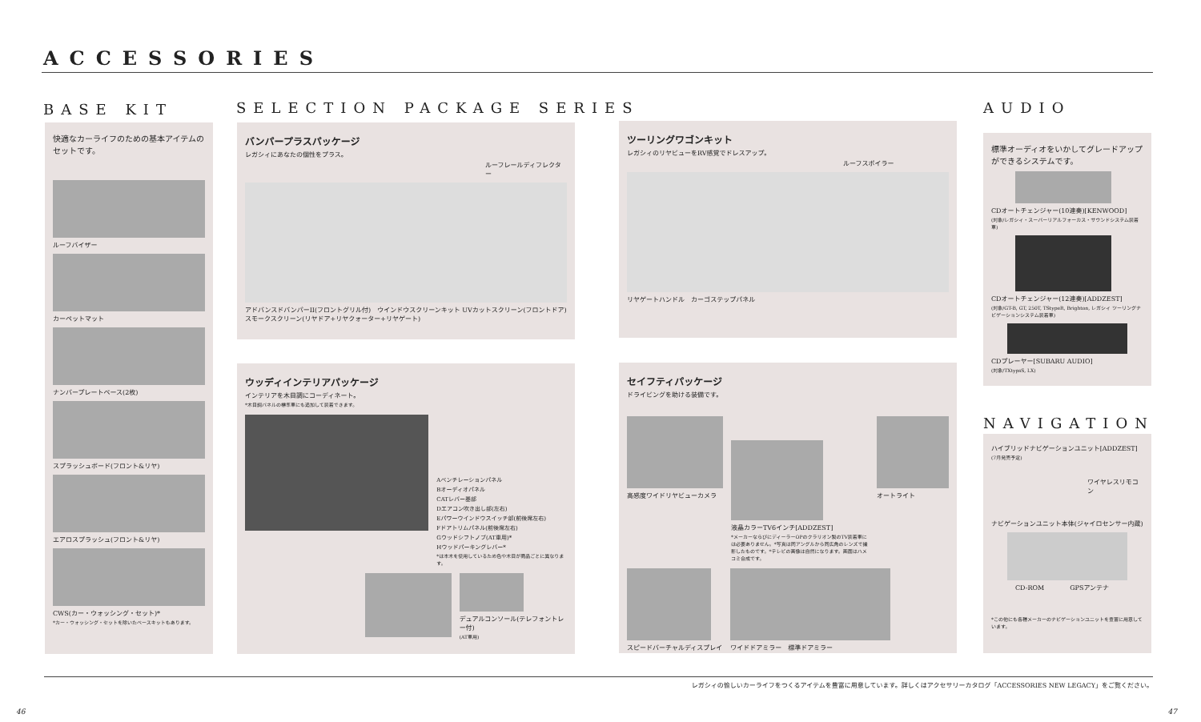ACCESSORIES
BASE KIT SELECTION PACKAGE SERIES AUDIO
NAVIGATION
快適なカーライフのための基本アイテムのセットです。
ルーフバイザー
カーペットマット
ナンバープレートベース(2枚)
スプラッシュボード(フロント&リヤ)
エアロスプラッシュ(フロント&リヤ)
CWS(カー・ウォッシング・セット)*
*カー・ウォッシング・セットを除いたベースキットもあります。
バンパープラスパッケージ
レガシィにあなたの個性をプラス。
ルーフレールディフレクター
アドバンスドバンパーII(フロントグリル付)　ウインドウスクリーンキット UVカットスクリーン(フロントドア) スモークスクリーン(リヤドア+リヤクォーター+リヤゲート)
ツーリングワゴンキット
レガシィのリヤビューをRV感覚でドレスアップ。
ルーフスポイラー
リヤゲートハンドル　カーゴステップパネル
標準オーディオをいかしてグレードアップができるシステムです。
CDオートチェンジャー(10連奏)[KENWOOD]
(対象/レガシィ・スーパーリアルフォーカス・サウンドシステム装着車)
CDオートチェンジャー(12連奏)[ADDZEST]
(対象/GT-B, GT, 250T, TStypeR, Brighton, レガシィ ツーリングナビゲーションシステム装着車)
CDプレーヤー[SUBARU AUDIO]
(対象/TXtypsS, LX)
ウッディインテリアパッケージ
インテリアを木目調にコーディネート。
*木目調パネルの標準車にも追加して装着できます。
Aベンチレーションパネル
Bオーディオパネル
CATレバー基部
Dエアコン吹き出し部(左右)
Eパワーウインドウスイッチ部(前後席左右)
Fドアトリムパネル(前後席左右)
Gウッドシフトノブ(AT車用)*
Hウッドパーキングレバー*
*は本木を使用しているため色や木目が商品ごとに異なります。
デュアルコンソール(テレフォントレー付)
(AT車用)
セイフティパッケージ
ドライビングを助ける装備です。
高感度ワイドリヤビューカメラ 液晶カラーTV6インチ[ADDZEST]
*メーカーならびにディーラーOPのクラリオン製のTV装着車には必要ありません。*写真は同アングルから同広角のレンズで撮影したものです。*テレビの画像は自然になります。画面はハメコミ合成です。
オートライト
スピードバーチャルディスプレイ ワイドドアミラー　標準ドアミラー
ハイブリッドナビゲーションユニット[ADDZEST]
(7月発売予定)
ワイヤレスリモコン
ナビゲーションユニット本体(ジャイロセンサー内蔵)
CD-ROM　　　　GPSアンテナ
*この他にも各種メーカーのナビゲーションユニットを豊富に用意しています。
レガシィの愉しいカーライフをつくるアイテムを豊富に用意しています。詳しくはアクセサリーカタログ「ACCESSORIES NEW LEGACY」をご覧ください。
46 47